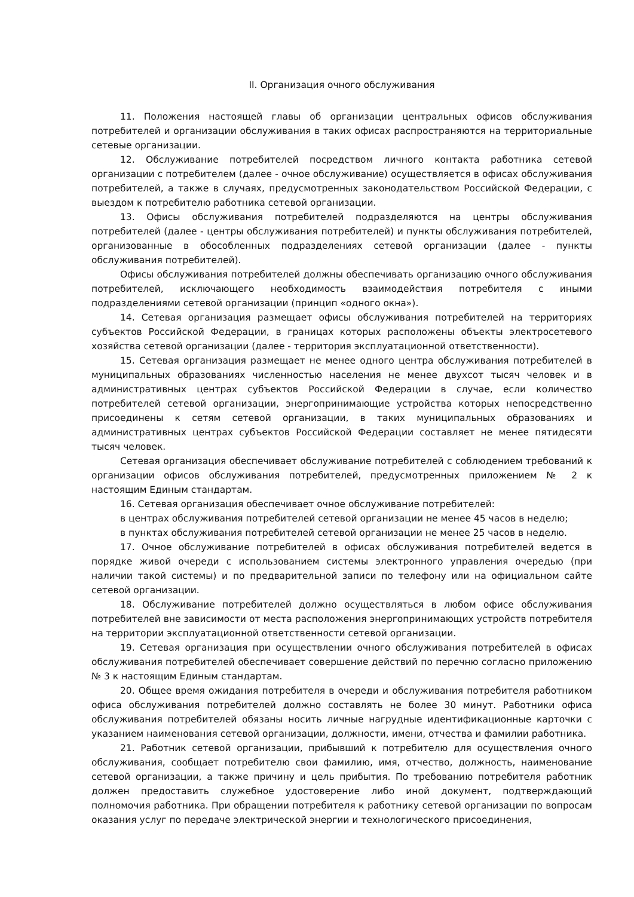II. Организация очного обслуживания
11. Положения настоящей главы об организации центральных офисов обслуживания потребителей и организации обслуживания в таких офисах распространяются на территориальные сетевые организации.
12. Обслуживание потребителей посредством личного контакта работника сетевой организации с потребителем (далее - очное обслуживание) осуществляется в офисах обслуживания потребителей, а также в случаях, предусмотренных законодательством Российской Федерации, с выездом к потребителю работника сетевой организации.
13. Офисы обслуживания потребителей подразделяются на центры обслуживания потребителей (далее - центры обслуживания потребителей) и пункты обслуживания потребителей, организованные в обособленных подразделениях сетевой организации (далее - пункты обслуживания потребителей).
Офисы обслуживания потребителей должны обеспечивать организацию очного обслуживания потребителей, исключающего необходимость взаимодействия потребителя с иными подразделениями сетевой организации (принцип «одного окна»).
14. Сетевая организация размещает офисы обслуживания потребителей на территориях субъектов Российской Федерации, в границах которых расположены объекты электросетевого хозяйства сетевой организации (далее - территория эксплуатационной ответственности).
15. Сетевая организация размещает не менее одного центра обслуживания потребителей в муниципальных образованиях численностью населения не менее двухсот тысяч человек и в административных центрах субъектов Российской Федерации в случае, если количество потребителей сетевой организации, энергопринимающие устройства которых непосредственно присоединены к сетям сетевой организации, в таких муниципальных образованиях и административных центрах субъектов Российской Федерации составляет не менее пятидесяти тысяч человек.
Сетевая организация обеспечивает обслуживание потребителей с соблюдением требований к организации офисов обслуживания потребителей, предусмотренных приложением № 2 к настоящим Единым стандартам.
16. Сетевая организация обеспечивает очное обслуживание потребителей:
в центрах обслуживания потребителей сетевой организации не менее 45 часов в неделю;
в пунктах обслуживания потребителей сетевой организации не менее 25 часов в неделю.
17. Очное обслуживание потребителей в офисах обслуживания потребителей ведется в порядке живой очереди с использованием системы электронного управления очередью (при наличии такой системы) и по предварительной записи по телефону или на официальном сайте сетевой организации.
18. Обслуживание потребителей должно осуществляться в любом офисе обслуживания потребителей вне зависимости от места расположения энергопринимающих устройств потребителя на территории эксплуатационной ответственности сетевой организации.
19. Сетевая организация при осуществлении очного обслуживания потребителей в офисах обслуживания потребителей обеспечивает совершение действий по перечню согласно приложению № 3 к настоящим Единым стандартам.
20. Общее время ожидания потребителя в очереди и обслуживания потребителя работником офиса обслуживания потребителей должно составлять не более 30 минут. Работники офиса обслуживания потребителей обязаны носить личные нагрудные идентификационные карточки с указанием наименования сетевой организации, должности, имени, отчества и фамилии работника.
21. Работник сетевой организации, прибывший к потребителю для осуществления очного обслуживания, сообщает потребителю свои фамилию, имя, отчество, должность, наименование сетевой организации, а также причину и цель прибытия. По требованию потребителя работник должен предоставить служебное удостоверение либо иной документ, подтверждающий полномочия работника. При обращении потребителя к работнику сетевой организации по вопросам оказания услуг по передаче электрической энергии и технологического присоединения,